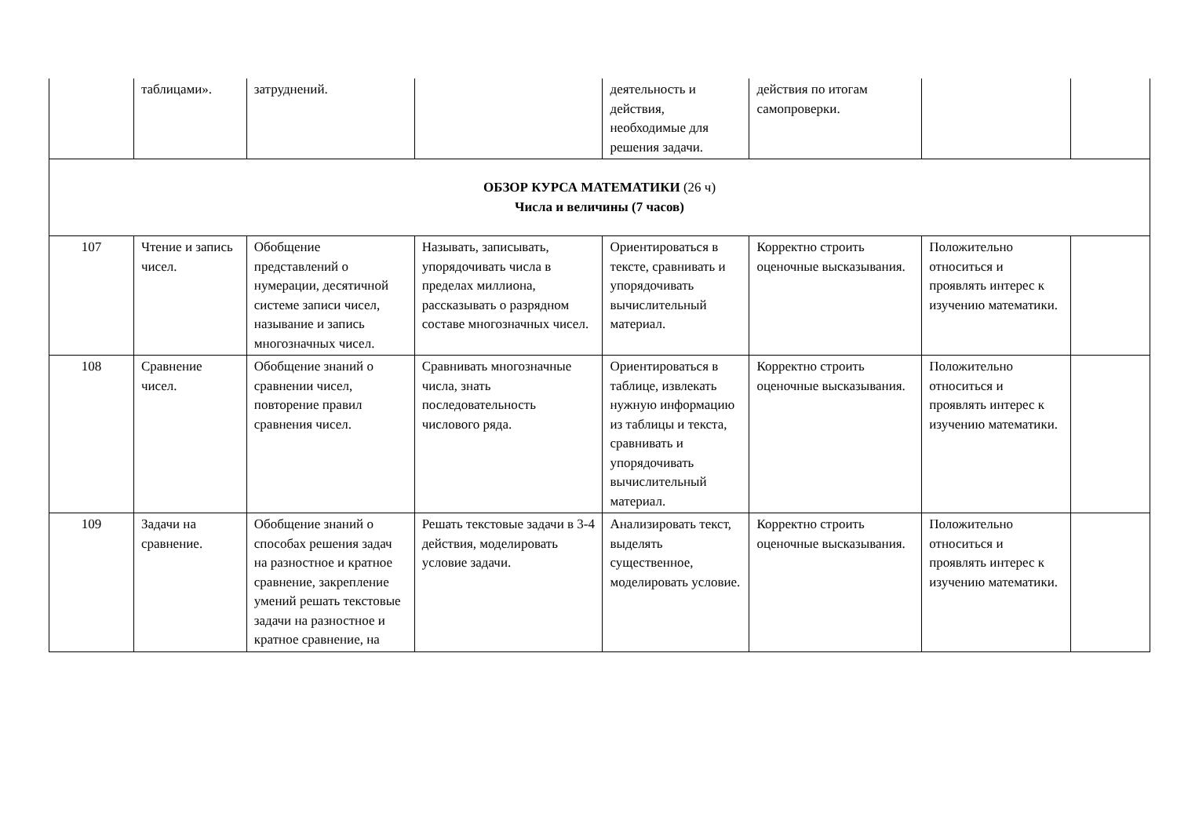| | таблицами». | затруднений. | | деятельность и действия, необходимые для решения задачи. | действия по итогам самопроверки. | | |
| ОБЗОР КУРСА МАТЕМАТИКИ (26 ч) Числа и величины (7 часов) | | | | | | | |
| 107 | Чтение и запись чисел. | Обобщение представлений о нумерации, десятичной системе записи чисел, называние и запись многозначных чисел. | Называть, записывать, упорядочивать числа в пределах миллиона, рассказывать о разрядном составе многозначных чисел. | Ориентироваться в тексте, сравнивать и упорядочивать вычислительный материал. | Корректно строить оценочные высказывания. | Положительно относиться и проявлять интерес к изучению математики. | |
| 108 | Сравнение чисел. | Обобщение знаний о сравнении чисел, повторение правил сравнения чисел. | Сравнивать многозначные числа, знать последовательность числового ряда. | Ориентироваться в таблице, извлекать нужную информацию из таблицы и текста, сравнивать и упорядочивать вычислительный материал. | Корректно строить оценочные высказывания. | Положительно относиться и проявлять интерес к изучению математики. | |
| 109 | Задачи на сравнение. | Обобщение знаний о способах решения задач на разностное и кратное сравнение, закрепление умений решать текстовые задачи на разностное и кратное сравнение, на | Решать текстовые задачи в 3-4 действия, моделировать условие задачи. | Анализировать текст, выделять существенное, моделировать условие. | Корректно строить оценочные высказывания. | Положительно относиться и проявлять интерес к изучению математики. | |